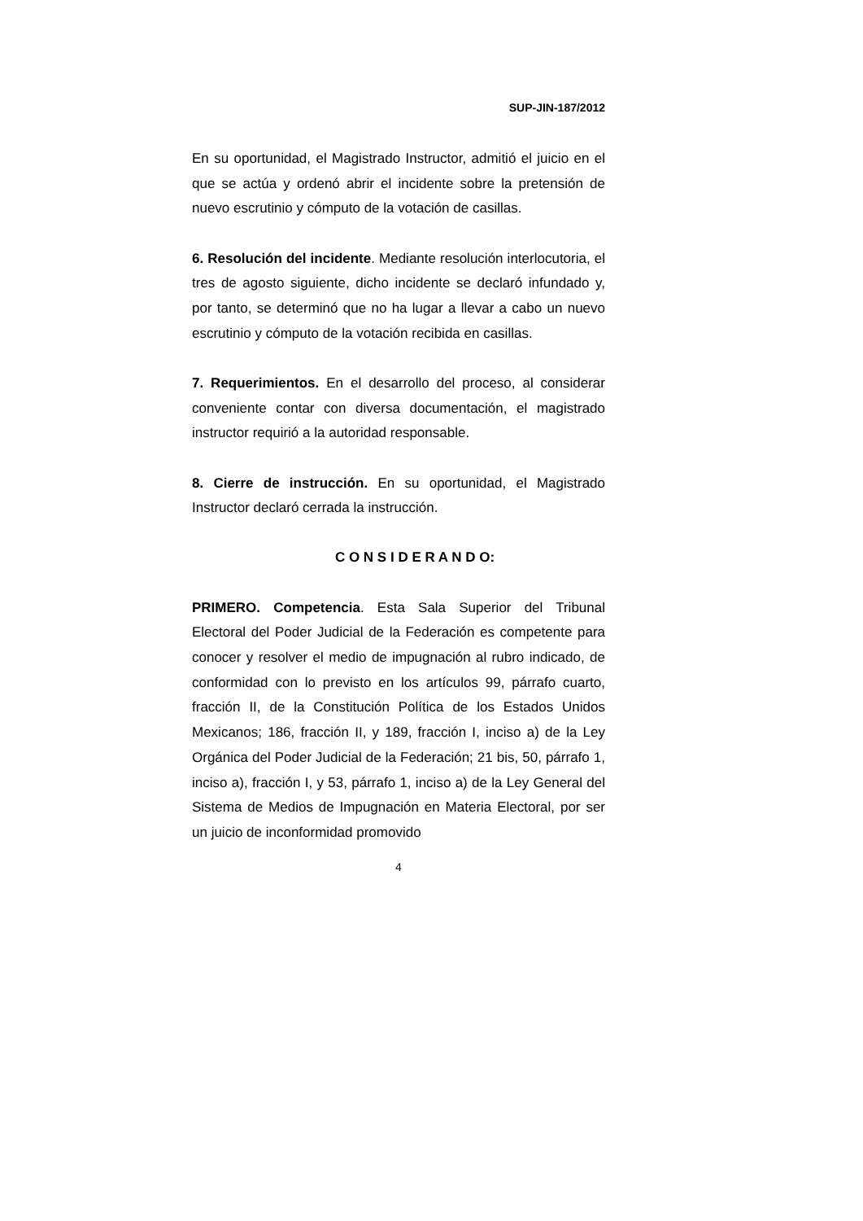SUP-JIN-187/2012
En su oportunidad, el Magistrado Instructor, admitió el juicio en el que se actúa y ordenó abrir el incidente sobre la pretensión de nuevo escrutinio y cómputo de la votación de casillas.
6. Resolución del incidente. Mediante resolución interlocutoria, el tres de agosto siguiente, dicho incidente se declaró infundado y, por tanto, se determinó que no ha lugar a llevar a cabo un nuevo escrutinio y cómputo de la votación recibida en casillas.
7. Requerimientos. En el desarrollo del proceso, al considerar conveniente contar con diversa documentación, el magistrado instructor requirió a la autoridad responsable.
8. Cierre de instrucción. En su oportunidad, el Magistrado Instructor declaró cerrada la instrucción.
C O N S I D E R A N D O:
PRIMERO. Competencia. Esta Sala Superior del Tribunal Electoral del Poder Judicial de la Federación es competente para conocer y resolver el medio de impugnación al rubro indicado, de conformidad con lo previsto en los artículos 99, párrafo cuarto, fracción II, de la Constitución Política de los Estados Unidos Mexicanos; 186, fracción II, y 189, fracción I, inciso a) de la Ley Orgánica del Poder Judicial de la Federación; 21 bis, 50, párrafo 1, inciso a), fracción I, y 53, párrafo 1, inciso a) de la Ley General del Sistema de Medios de Impugnación en Materia Electoral, por ser un juicio de inconformidad promovido
4